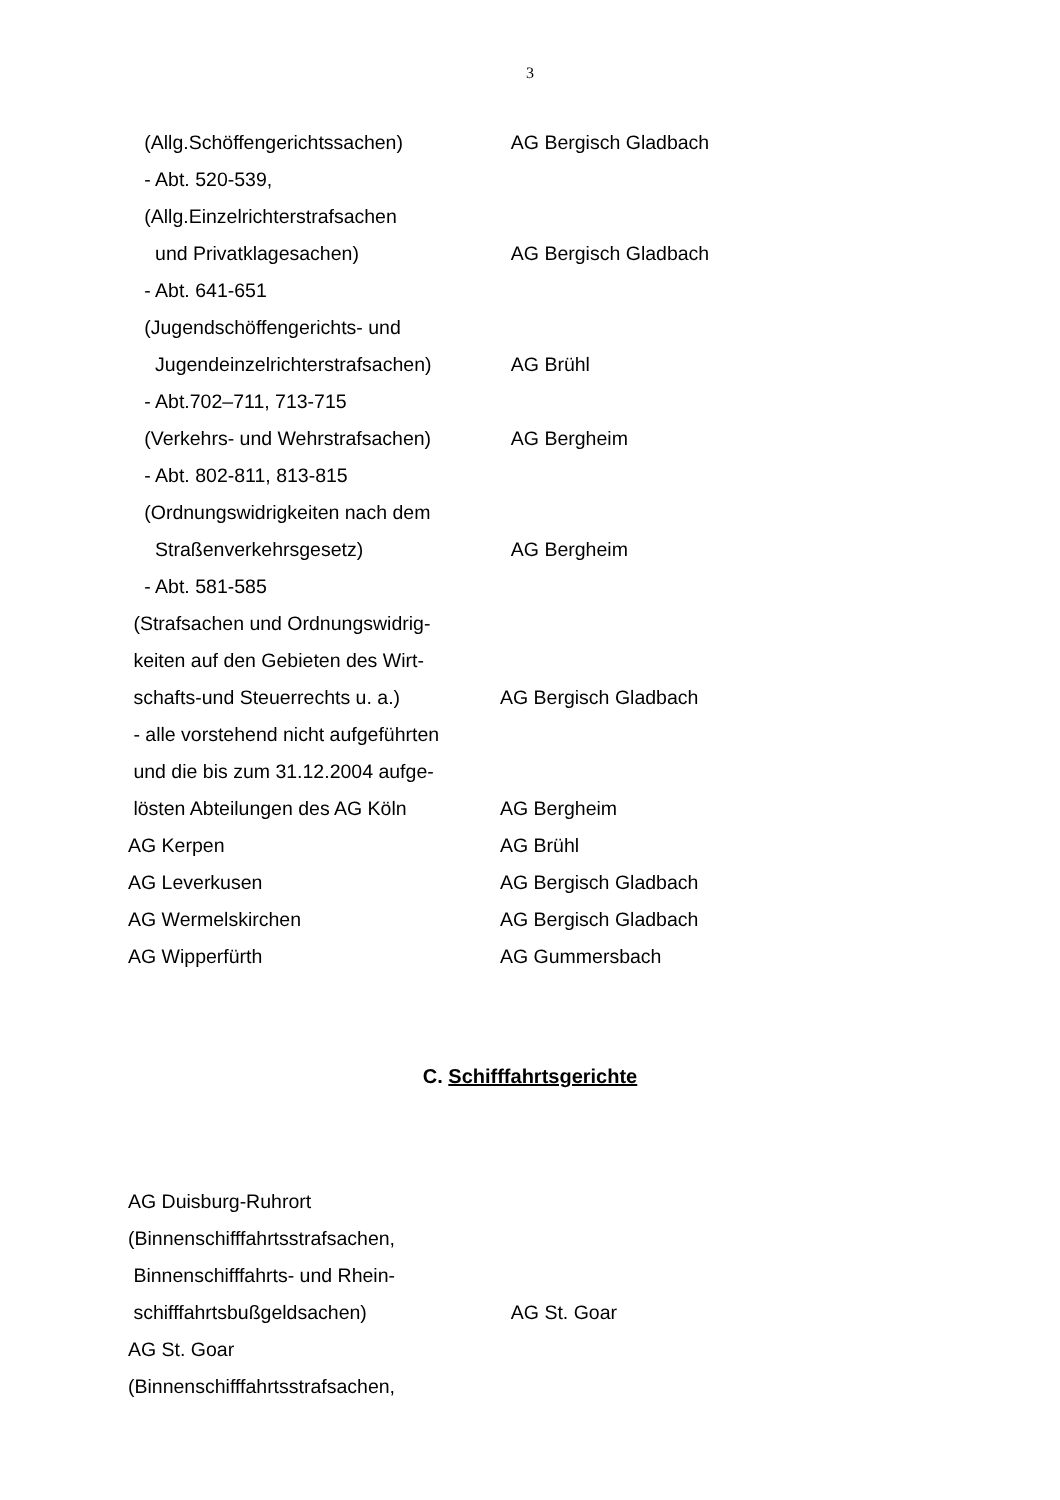3
(Allg.Schöffengerichtssachen) AG Bergisch Gladbach
- Abt. 520-539,
(Allg.Einzelrichterstrafsachen
und Privatklagesachen) AG Bergisch Gladbach
- Abt. 641-651
(Jugendschöffengerichts- und
Jugendeinzelrichterstrafsachen) AG Brühl
- Abt.702–711, 713-715
(Verkehrs- und Wehrstrafsachen) AG Bergheim
- Abt. 802-811, 813-815
(Ordnungswidrigkeiten nach dem
Straßenverkehrsgesetz) AG Bergheim
- Abt. 581-585
(Strafsachen und Ordnungswidrig-
keiten auf den Gebieten des Wirt-
schafts-und Steuerrechts u. a.) AG Bergisch Gladbach
- alle vorstehend nicht aufgeführten
und die bis zum 31.12.2004 aufge-
lösten Abteilungen des AG Köln AG Bergheim
AG Kerpen AG Brühl
AG Leverkusen AG Bergisch Gladbach
AG Wermelskirchen AG Bergisch Gladbach
AG Wipperfürth AG Gummersbach
C. Schifffahrtsgerichte
AG Duisburg-Ruhrort
(Binnenschifffahrtsstrafsachen,
Binnenschifffahrts- und Rhein-
schifffahrtsbußgeldsachen) AG St. Goar
AG St. Goar
(Binnenschifffahrtsstrafsachen,